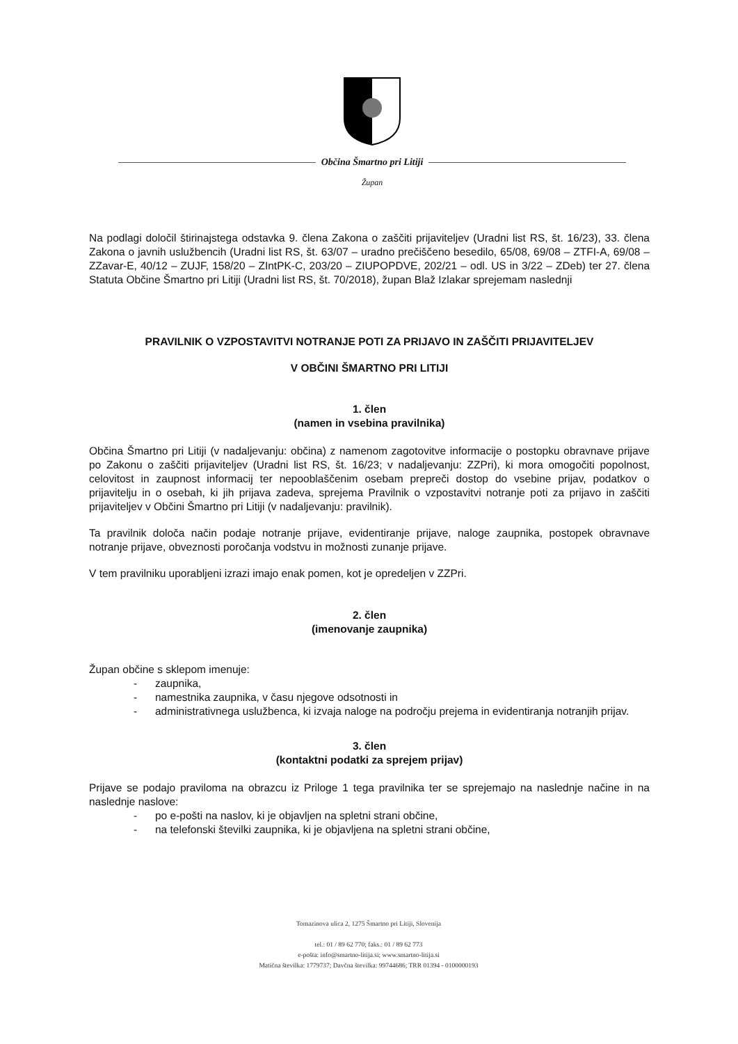Občina Šmartno pri Litiji
Župan
Na podlagi določil štirinajstega odstavka 9. člena Zakona o zaščiti prijaviteljev (Uradni list RS, št. 16/23), 33. člena Zakona o javnih uslužbencih (Uradni list RS, št. 63/07 – uradno prečiščeno besedilo, 65/08, 69/08 – ZTFI-A, 69/08 – ZZavar-E, 40/12 – ZUJF, 158/20 – ZIntPK-C, 203/20 – ZIUPOPDVE, 202/21 – odl. US in 3/22 – ZDeb) ter 27. člena Statuta Občine Šmartno pri Litiji (Uradni list RS, št. 70/2018), župan Blaž Izlakar sprejemam naslednji
PRAVILNIK O VZPOSTAVITVI NOTRANJE POTI ZA PRIJAVO IN ZAŠČITI PRIJAVITELJEV
V OBČINI ŠMARTNO PRI LITIJI
1. člen
(namen in vsebina pravilnika)
Občina Šmartno pri Litiji (v nadaljevanju: občina) z namenom zagotovitve informacije o postopku obravnave prijave po Zakonu o zaščiti prijaviteljev (Uradni list RS, št. 16/23; v nadaljevanju: ZZPri), ki mora omogočiti popolnost, celovitost in zaupnost informacij ter nepooblaščenim osebam prepreči dostop do vsebine prijav, podatkov o prijavitelju in o osebah, ki jih prijava zadeva, sprejema Pravilnik o vzpostavitvi notranje poti za prijavo in zaščiti prijaviteljev v Občini Šmartno pri Litiji (v nadaljevanju: pravilnik).
Ta pravilnik določa način podaje notranje prijave, evidentiranje prijave, naloge zaupnika, postopek obravnave notranje prijave, obveznosti poročanja vodstvu in možnosti zunanje prijave.
V tem pravilniku uporabljeni izrazi imajo enak pomen, kot je opredeljen v ZZPri.
2. člen
(imenovanje zaupnika)
Župan občine s sklepom imenuje:
- zaupnika,
- namestnika zaupnika, v času njegove odsotnosti in
- administrativnega uslužbenca, ki izvaja naloge na področju prejema in evidentiranja notranjih prijav.
3. člen
(kontaktni podatki za sprejem prijav)
Prijave se podajo praviloma na obrazcu iz Priloge 1 tega pravilnika ter se sprejemajo na naslednje načine in na naslednje naslove:
- po e-pošti na naslov, ki je objavljen na spletni strani občine,
- na telefonski številki zaupnika, ki je objavljena na spletni strani občine,
Tomazinova ulica 2, 1275 Šmartno pri Litiji, Slovenija
tel.: 01 / 89 62 770; faks.: 01 / 89 62 773
e-pošta: info@smartno-litija.si; www.smartno-litija.si
Matična številka: 1779737; Davčna številka: 99744686; TRR 01394 - 0100000193